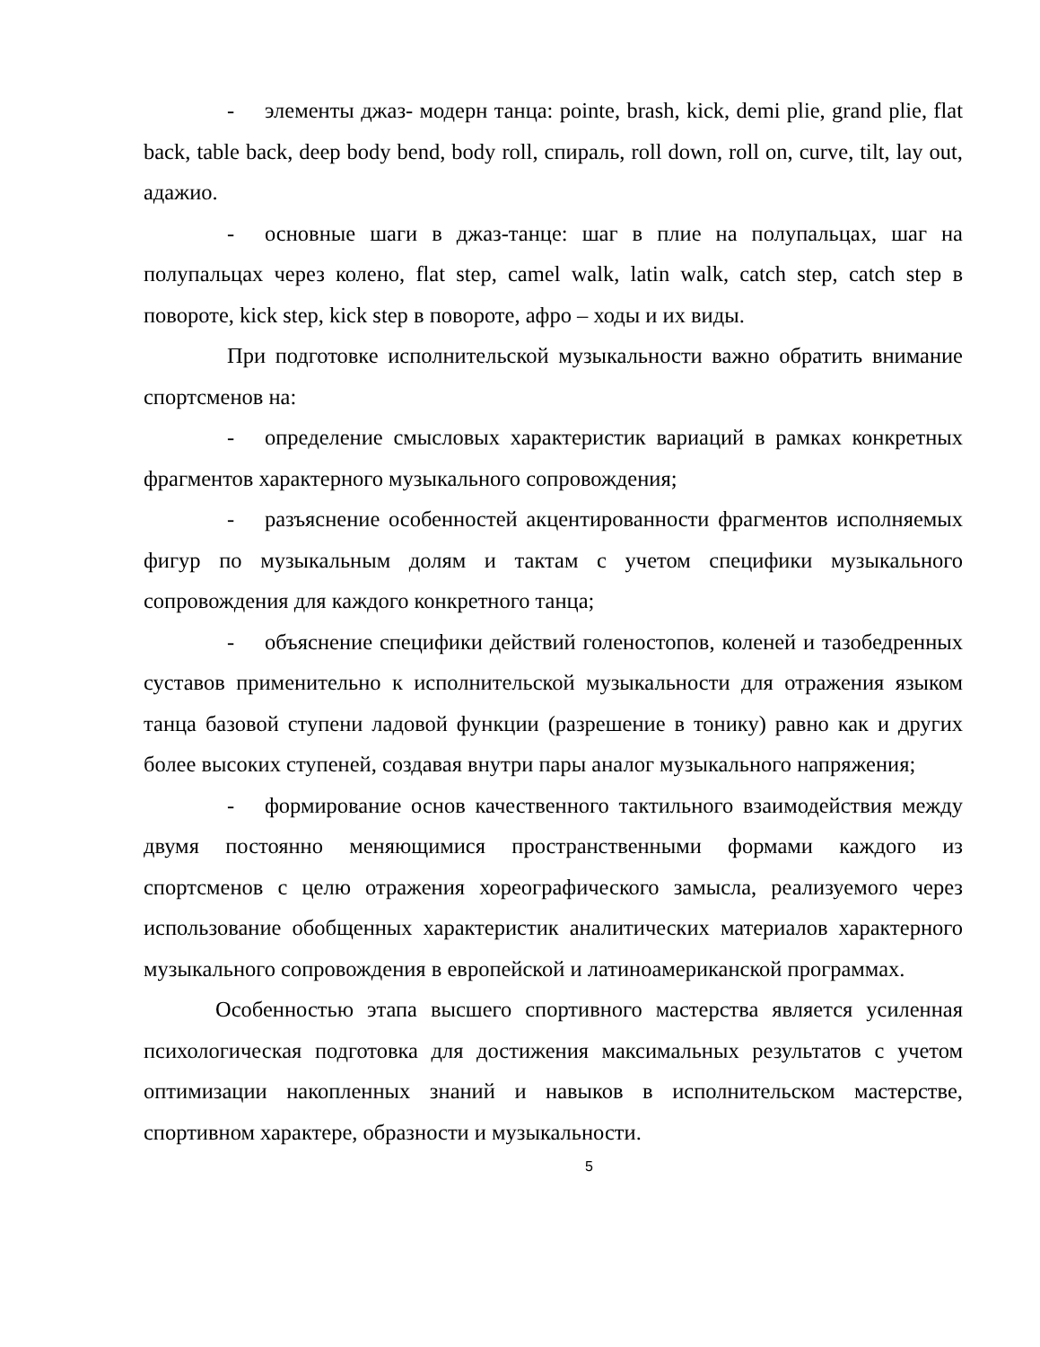- элементы джаз- модерн танца: pointe, brash, kick, demi plie, grand plie, flat back, table back, deep body bend, body roll, спираль, roll down, roll on, curve, tilt, lay out, адажио.
- основные шаги в джаз-танце: шаг в плие на полупальцах, шаг на полупальцах через колено, flat step, camel walk, latin walk, catch step, catch step в повороте, kick step, kick step в повороте, афро – ходы и их виды.
При подготовке исполнительской музыкальности важно обратить внимание спортсменов на:
- определение смысловых характеристик вариаций в рамках конкретных фрагментов характерного музыкального сопровождения;
- разъяснение особенностей акцентированности фрагментов исполняемых фигур по музыкальным долям и тактам с учетом специфики музыкального сопровождения для каждого конкретного танца;
- объяснение специфики действий голеностопов, коленей и тазобедренных суставов применительно к исполнительской музыкальности для отражения языком танца базовой ступени ладовой функции (разрешение в тонику) равно как и других более высоких ступеней, создавая внутри пары аналог музыкального напряжения;
- формирование основ качественного тактильного взаимодействия между двумя постоянно меняющимися пространственными формами каждого из спортсменов с целю отражения хореографического замысла, реализуемого через использование обобщенных характеристик аналитических материалов характерного музыкального сопровождения в европейской и латиноамериканской программах.
Особенностью этапа высшего спортивного мастерства является усиленная психологическая подготовка для достижения максимальных результатов с учетом оптимизации накопленных знаний и навыков в исполнительском мастерстве, спортивном характере, образности и музыкальности.
5